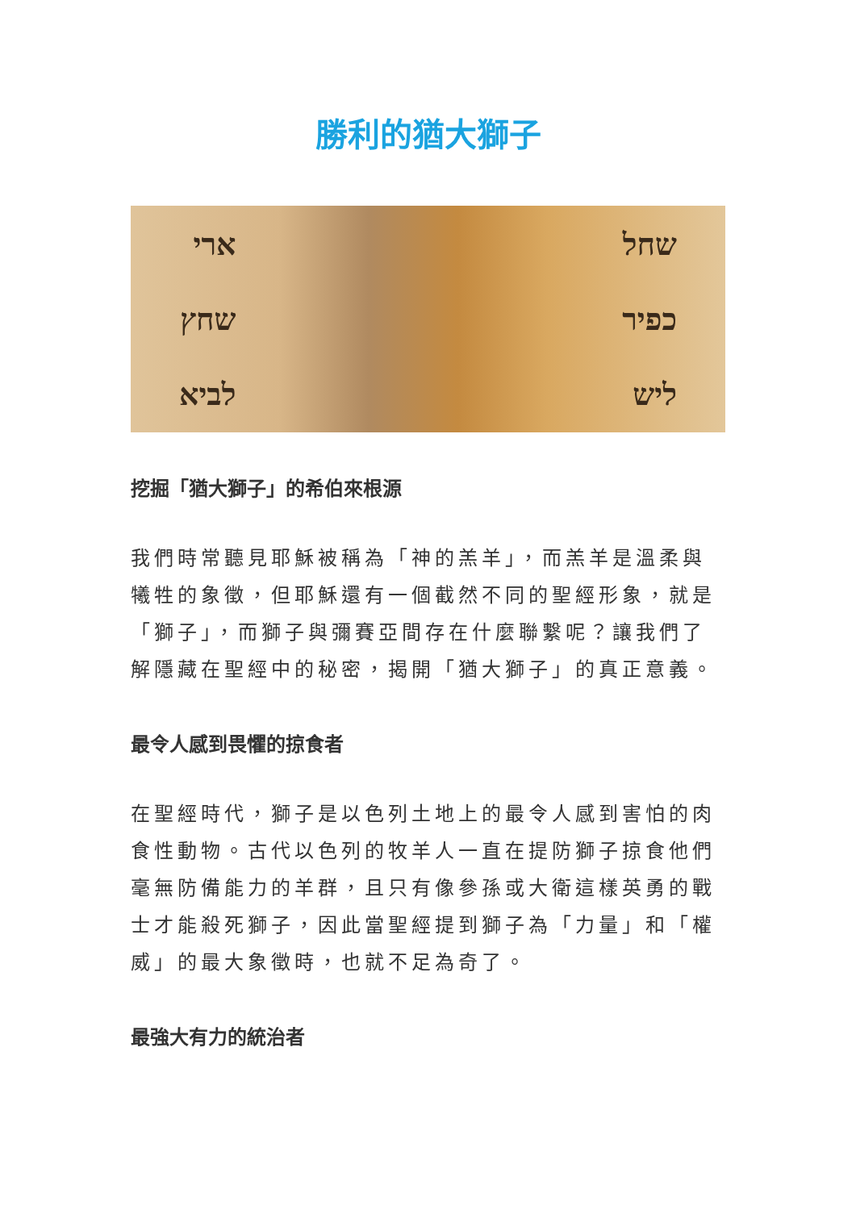勝利的猶大獅子
ארי
שחץ
לביא
שחל
כפיר
ליש
挖掘「猶大獅子」的希伯來根源
我們時常聽見耶穌被稱為「神的羔羊」，而羔羊是溫柔與犧牲的象徵，但耶穌還有一個截然不同的聖經形象，就是「獅子」，而獅子與彌賽亞間存在什麼聯繫呢？讓我們了解隱藏在聖經中的秘密，揭開「猶大獅子」的真正意義。
最令人感到畏懼的掠食者
在聖經時代，獅子是以色列土地上的最令人感到害怕的肉食性動物。古代以色列的牧羊人一直在提防獅子掠食他們毫無防備能力的羊群，且只有像參孫或大衛這樣英勇的戰士才能殺死獅子，因此當聖經提到獅子為「力量」和「權威」的最大象徵時，也就不足為奇了。
最強大有力的統治者